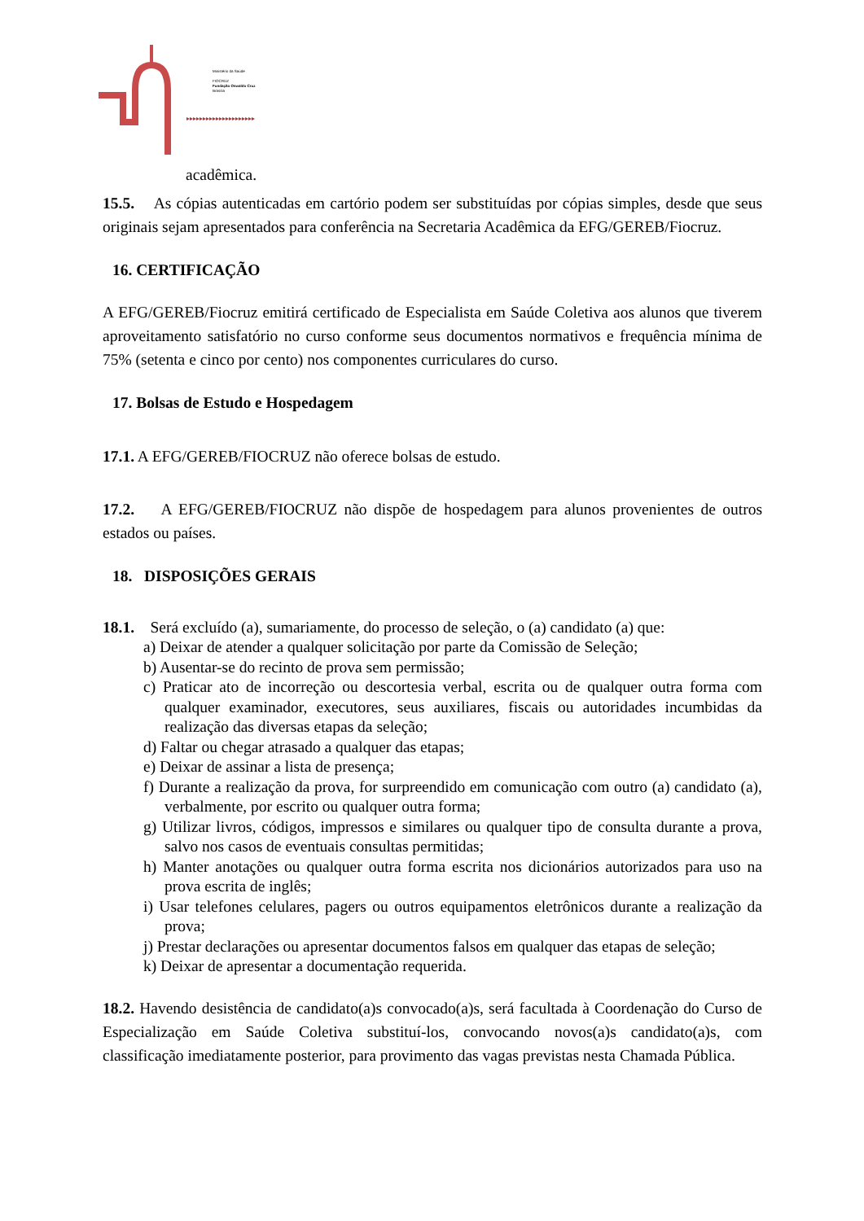▸▸▸▸▸▸▸▸▸▸▸▸▸▸▸▸▸▸▸▸▸
Ministério da Saúde
FIOCRUZ
Fundação Oswaldo Cruz
Brasília
acadêmica.
15.5. As cópias autenticadas em cartório podem ser substituídas por cópias simples, desde que seus originais sejam apresentados para conferência na Secretaria Acadêmica da EFG/GEREB/Fiocruz.
16. CERTIFICAÇÃO
A EFG/GEREB/Fiocruz emitirá certificado de Especialista em Saúde Coletiva aos alunos que tiverem aproveitamento satisfatório no curso conforme seus documentos normativos e frequência mínima de 75% (setenta e cinco por cento) nos componentes curriculares do curso.
17. Bolsas de Estudo e Hospedagem
17.1. A EFG/GEREB/FIOCRUZ não oferece bolsas de estudo.
17.2. A EFG/GEREB/FIOCRUZ não dispõe de hospedagem para alunos provenientes de outros estados ou países.
18. DISPOSIÇÕES GERAIS
18.1. Será excluído (a), sumariamente, do processo de seleção, o (a) candidato (a) que:
a) Deixar de atender a qualquer solicitação por parte da Comissão de Seleção;
b) Ausentar-se do recinto de prova sem permissão;
c) Praticar ato de incorreção ou descortesia verbal, escrita ou de qualquer outra forma com qualquer examinador, executores, seus auxiliares, fiscais ou autoridades incumbidas da realização das diversas etapas da seleção;
d) Faltar ou chegar atrasado a qualquer das etapas;
e) Deixar de assinar a lista de presença;
f) Durante a realização da prova, for surpreendido em comunicação com outro (a) candidato (a), verbalmente, por escrito ou qualquer outra forma;
g) Utilizar livros, códigos, impressos e similares ou qualquer tipo de consulta durante a prova, salvo nos casos de eventuais consultas permitidas;
h) Manter anotações ou qualquer outra forma escrita nos dicionários autorizados para uso na prova escrita de inglês;
i) Usar telefones celulares, pagers ou outros equipamentos eletrônicos durante a realização da prova;
j) Prestar declarações ou apresentar documentos falsos em qualquer das etapas de seleção;
k) Deixar de apresentar a documentação requerida.
18.2. Havendo desistência de candidato(a)s convocado(a)s, será facultada à Coordenação do Curso de Especialização em Saúde Coletiva substituí-los, convocando novos(a)s candidato(a)s, com classificação imediatamente posterior, para provimento das vagas previstas nesta Chamada Pública.